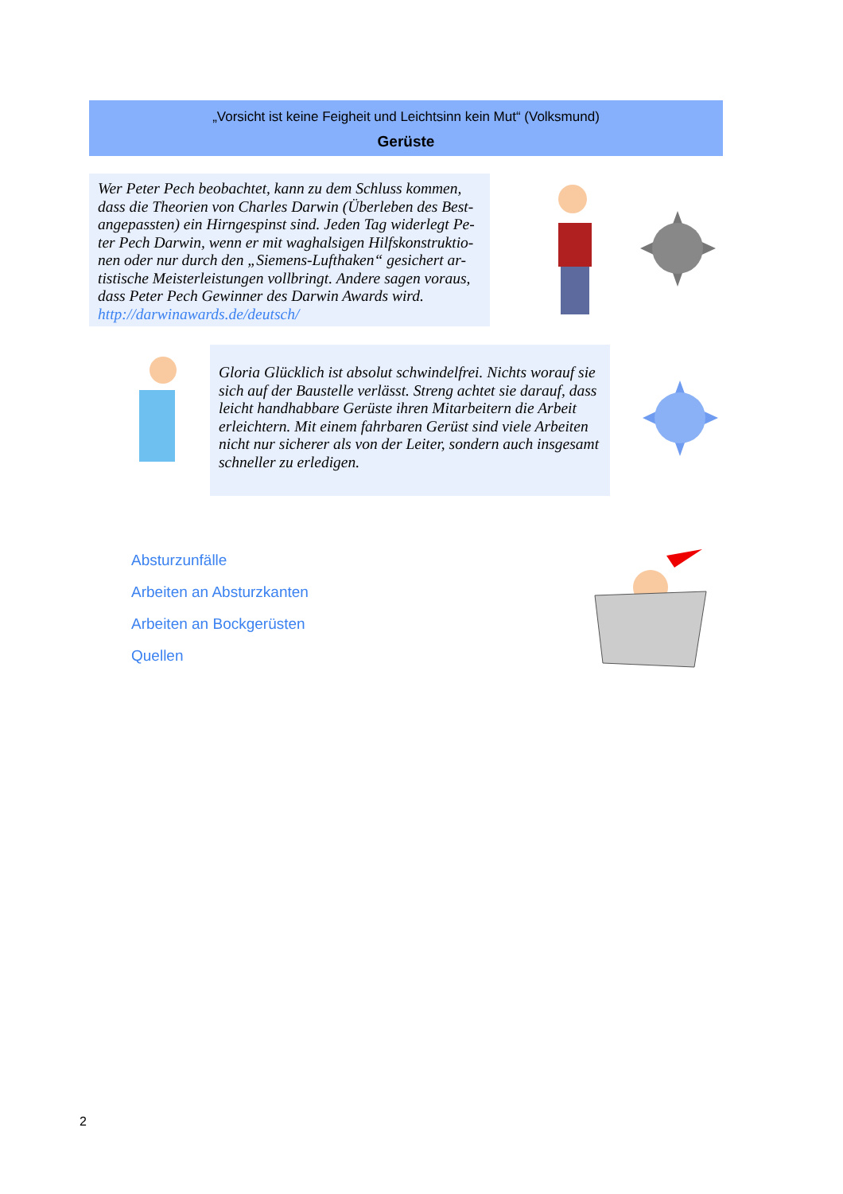„Vorsicht ist keine Feigheit und Leichtsinn kein Mut“ (Volksmund)
Gerüste
Wer Peter Pech beobachtet, kann zu dem Schluss kommen, dass die Theorien von Charles Darwin (Überleben des Best-angepassten) ein Hirngespinst sind. Jeden Tag widerlegt Pe-ter Pech Darwin, wenn er mit waghalsigen Hilfskonstruktio-nen oder nur durch den „Siemens-Lufthaken“ gesichert ar-tistische Meisterleistungen vollbringt. Andere sagen voraus, dass Peter Pech Gewinner des Darwin Awards wird.
http://darwinawards.de/deutsch/
Gloria Glücklich ist absolut schwindelfrei. Nichts worauf sie sich auf der Baustelle verlässt. Streng achtet sie darauf, dass leicht handhabbare Gerüste ihren Mitarbeitern die Arbeit erleichtern. Mit einem fahrbaren Gerüst sind viele Arbeiten nicht nur sicherer als von der Leiter, sondern auch insgesamt schneller zu erledigen.
Absturzunfälle
Arbeiten an Absturzkanten
Arbeiten an Bockgerüsten
Quellen
2